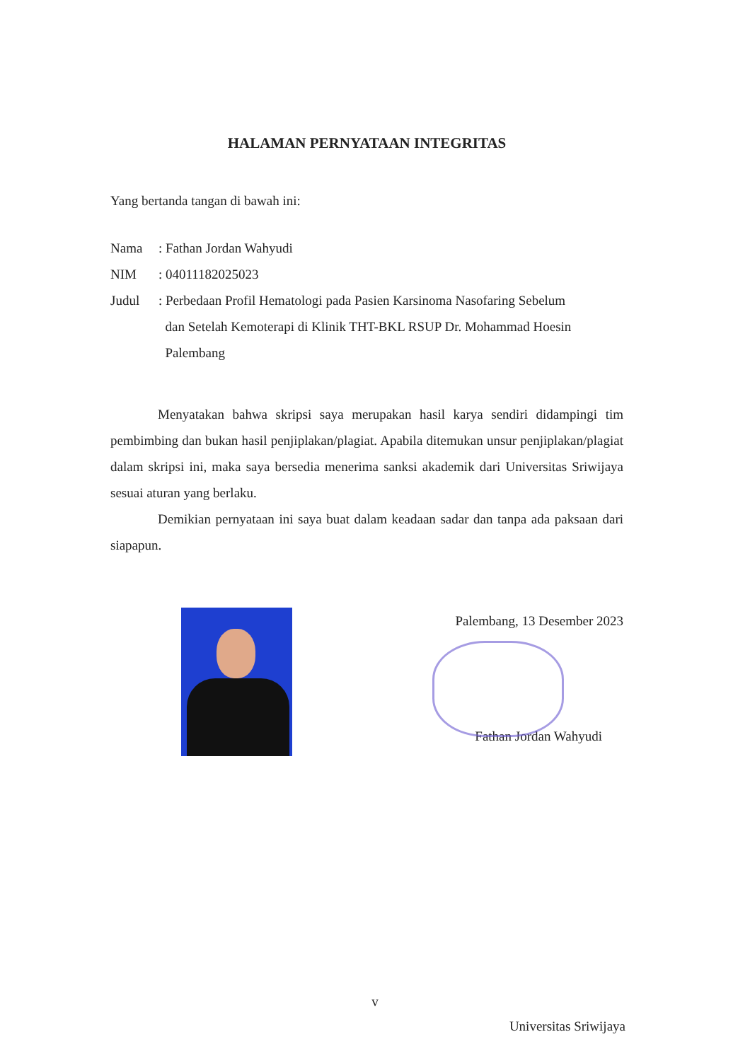HALAMAN PERNYATAAN INTEGRITAS
Yang bertanda tangan di bawah ini:
| Nama | : Fathan Jordan Wahyudi |
| NIM | : 04011182025023 |
| Judul | : Perbedaan Profil Hematologi pada Pasien Karsinoma Nasofaring Sebelum dan Setelah Kemoterapi di Klinik THT-BKL RSUP Dr. Mohammad Hoesin Palembang |
Menyatakan bahwa skripsi saya merupakan hasil karya sendiri didampingi tim pembimbing dan bukan hasil penjiplakan/plagiat. Apabila ditemukan unsur penjiplakan/plagiat dalam skripsi ini, maka saya bersedia menerima sanksi akademik dari Universitas Sriwijaya sesuai aturan yang berlaku.
Demikian pernyataan ini saya buat dalam keadaan sadar dan tanpa ada paksaan dari siapapun.
Palembang, 13 Desember 2023
Fathan Jordan Wahyudi
v
Universitas Sriwijaya